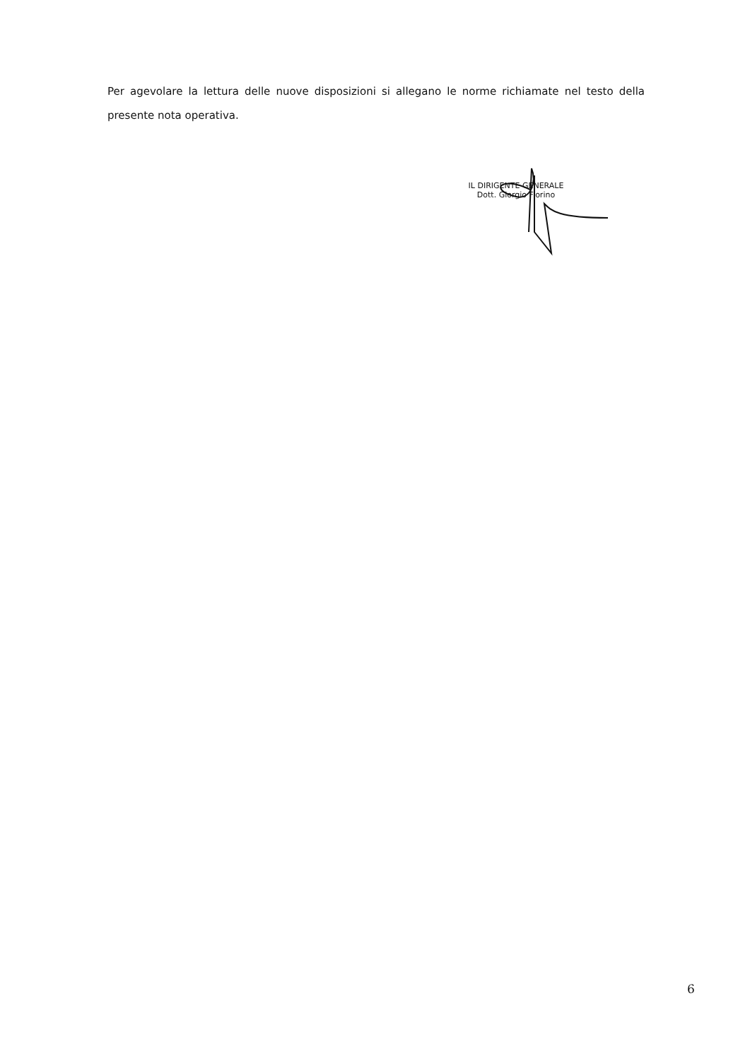Per agevolare la lettura delle nuove disposizioni si allegano le norme richiamate nel testo della presente nota operativa.
IL DIRIGENTE GENERALE
Dott. Giorgio Fiorino
6